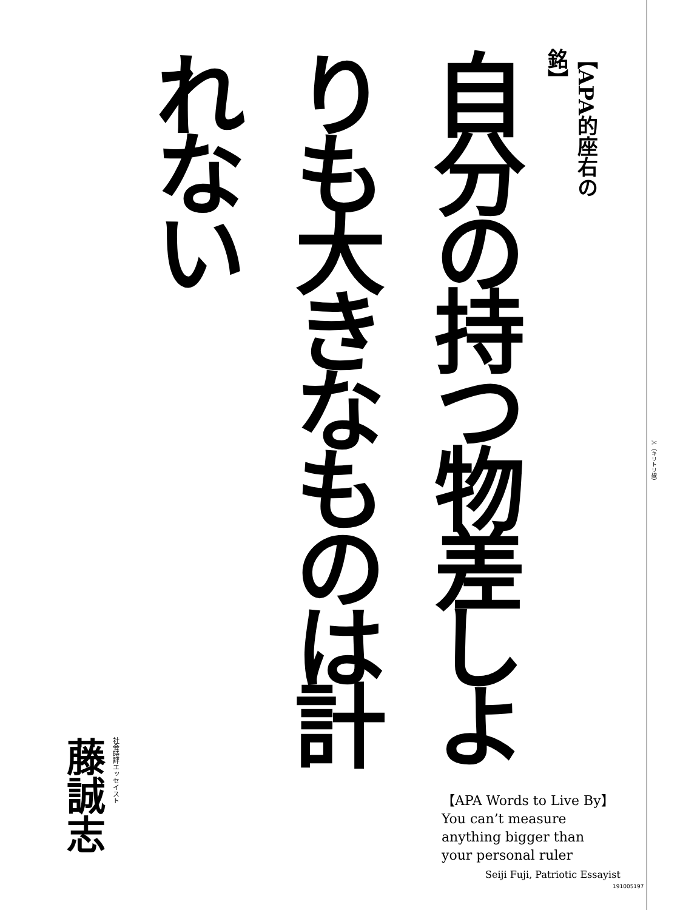【APA的座右の銘】
自分の持つ物差しよりも大きなものは計れない
✂（キリトリ線）
社会時評エッセイスト
藤誠志
【APA Words to Live By】
You can’t measure
anything bigger than
your personal ruler
Seiji Fuji, Patriotic Essayist
191005197